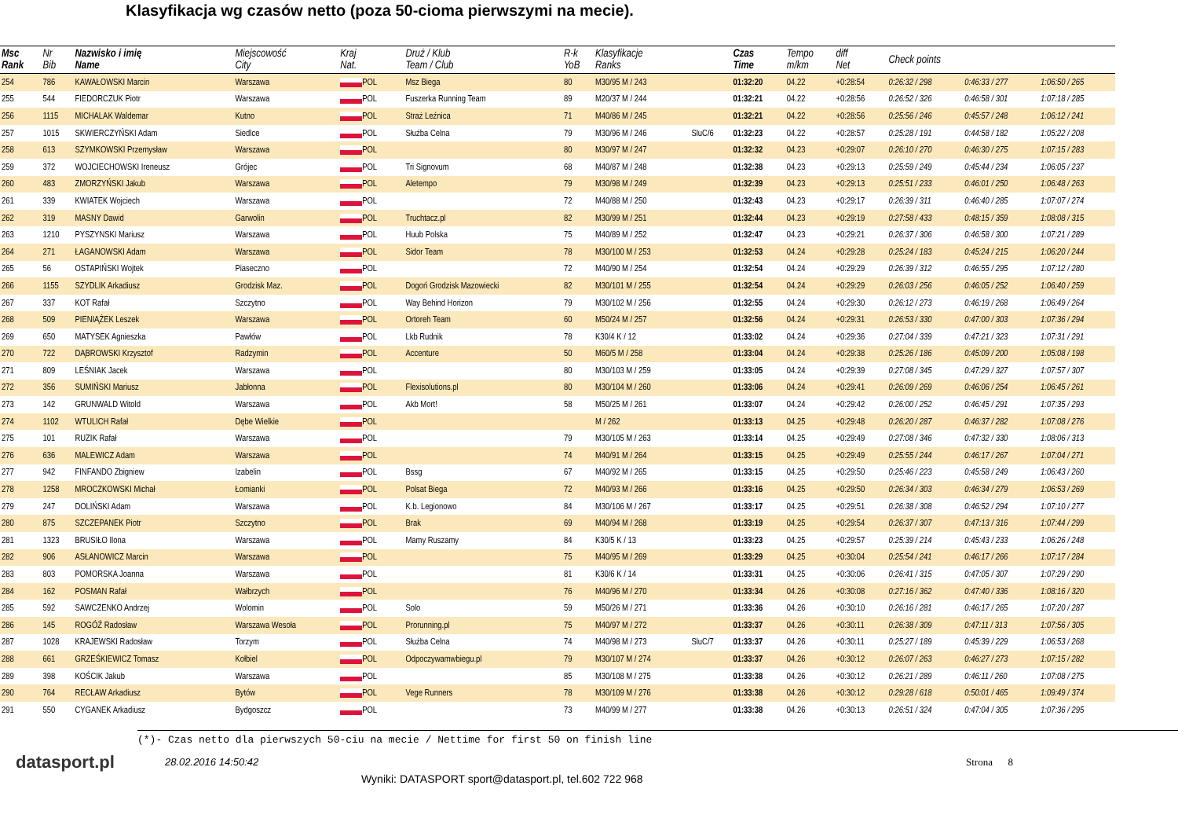Klasyfikacja wg czasów netto (poza 50-cioma pierwszymi na mecie).
| Msc Rank | Nr Bib | Nazwisko i imię Name | Miejscowość City | Kraj Nat. | Druż / Klub Team / Club | R-k YoB | Klasyfikacje Ranks | | Czas Time | Tempo m/km | diff Net | Check points | | |
| --- | --- | --- | --- | --- | --- | --- | --- | --- | --- | --- | --- | --- | --- | --- |
| 254 | 786 | KAWAŁOWSKI Marcin | Warszawa | POL | Msz Biega | 80 | M30/95 M / 243 | | 01:32:20 | 04.22 | +0:28:54 | 0:26:32 / 298 | 0:46:33 / 277 | 1:06:50 / 265 |
| 255 | 544 | FIEDORCZUK Piotr | Warszawa | POL | Fuszerka Running Team | 89 | M20/37 M / 244 | | 01:32:21 | 04.22 | +0:28:56 | 0:26:52 / 326 | 0:46:58 / 301 | 1:07:18 / 285 |
| 256 | 1115 | MICHALAK Waldemar | Kutno | POL | Straż Leźnica | 71 | M40/86 M / 245 | | 01:32:21 | 04.22 | +0:28:56 | 0:25:56 / 246 | 0:45:57 / 248 | 1:06:12 / 241 |
| 257 | 1015 | SKWIERCZYŃSKI Adam | Siedlce | POL | Służba Celna | 79 | M30/96 M / 246 | SluC/6 | 01:32:23 | 04.22 | +0:28:57 | 0:25:28 / 191 | 0:44:58 / 182 | 1:05:22 / 208 |
| 258 | 613 | SZYMKOWSKI Przemysław | Warszawa | POL | | 80 | M30/97 M / 247 | | 01:32:32 | 04.23 | +0:29:07 | 0:26:10 / 270 | 0:46:30 / 275 | 1:07:15 / 283 |
| 259 | 372 | WOJCIECHOWSKI Ireneusz | Grójec | POL | Tri Signovum | 68 | M40/87 M / 248 | | 01:32:38 | 04.23 | +0:29:13 | 0:25:59 / 249 | 0:45:44 / 234 | 1:06:05 / 237 |
| 260 | 483 | ZMORZYŃSKI Jakub | Warszawa | POL | Aletempo | 79 | M30/98 M / 249 | | 01:32:39 | 04.23 | +0:29:13 | 0:25:51 / 233 | 0:46:01 / 250 | 1:06:48 / 263 |
| 261 | 339 | KWIATEK Wojciech | Warszawa | POL | | 72 | M40/88 M / 250 | | 01:32:43 | 04.23 | +0:29:17 | 0:26:39 / 311 | 0:46:40 / 285 | 1:07:07 / 274 |
| 262 | 319 | MASNY Dawid | Garwolin | POL | Truchtacz.pl | 82 | M30/99 M / 251 | | 01:32:44 | 04.23 | +0:29:19 | 0:27:58 / 433 | 0:48:15 / 359 | 1:08:08 / 315 |
| 263 | 1210 | PYSZYNSKI Mariusz | Warszawa | POL | Huub Polska | 75 | M40/89 M / 252 | | 01:32:47 | 04.23 | +0:29:21 | 0:26:37 / 306 | 0:46:58 / 300 | 1:07:21 / 289 |
| 264 | 271 | ŁAGANOWSKI Adam | Warszawa | POL | Sidor Team | 78 | M30/100 M / 253 | | 01:32:53 | 04.24 | +0:29:28 | 0:25:24 / 183 | 0:45:24 / 215 | 1:06:20 / 244 |
| 265 | 56 | OSTAPIŃSKI Wojtek | Piaseczno | POL | | 72 | M40/90 M / 254 | | 01:32:54 | 04.24 | +0:29:29 | 0:26:39 / 312 | 0:46:55 / 295 | 1:07:12 / 280 |
| 266 | 1155 | SZYDLIK Arkadiusz | Grodzisk Maz. | POL | Dogoń Grodzisk Mazowiecki | 82 | M30/101 M / 255 | | 01:32:54 | 04.24 | +0:29:29 | 0:26:03 / 256 | 0:46:05 / 252 | 1:06:40 / 259 |
| 267 | 337 | KOT Rafał | Szczytno | POL | Way Behind Horizon | 79 | M30/102 M / 256 | | 01:32:55 | 04.24 | +0:29:30 | 0:26:12 / 273 | 0:46:19 / 268 | 1:06:49 / 264 |
| 268 | 509 | PIENIĄŻEK Leszek | Warszawa | POL | Ortoreh Team | 60 | M50/24 M / 257 | | 01:32:56 | 04.24 | +0:29:31 | 0:26:53 / 330 | 0:47:00 / 303 | 1:07:36 / 294 |
| 269 | 650 | MATYSEK Agnieszka | Pawłów | POL | Lkb Rudnik | 78 | K30/4 K / 12 | | 01:33:02 | 04.24 | +0:29:36 | 0:27:04 / 339 | 0:47:21 / 323 | 1:07:31 / 291 |
| 270 | 722 | DĄBROWSKI Krzysztof | Radzymin | POL | Accenture | 50 | M60/5 M / 258 | | 01:33:04 | 04.24 | +0:29:38 | 0:25:26 / 186 | 0:45:09 / 200 | 1:05:08 / 198 |
| 271 | 809 | LEŚNIAK Jacek | Warszawa | POL | | 80 | M30/103 M / 259 | | 01:33:05 | 04.24 | +0:29:39 | 0:27:08 / 345 | 0:47:29 / 327 | 1:07:57 / 307 |
| 272 | 356 | SUMIŃSKI Mariusz | Jabłonna | POL | Flexisolutions.pl | 80 | M30/104 M / 260 | | 01:33:06 | 04.24 | +0:29:41 | 0:26:09 / 269 | 0:46:06 / 254 | 1:06:45 / 261 |
| 273 | 142 | GRUNWALD Witold | Warszawa | POL | Akb Mort! | 58 | M50/25 M / 261 | | 01:33:07 | 04.24 | +0:29:42 | 0:26:00 / 252 | 0:46:45 / 291 | 1:07:35 / 293 |
| 274 | 1102 | WTULICH Rafał | Dębe Wielkie | POL | | | M / 262 | | 01:33:13 | 04.25 | +0:29:48 | 0:26:20 / 287 | 0:46:37 / 282 | 1:07:08 / 276 |
| 275 | 101 | RUZIK Rafał | Warszawa | POL | | 79 | M30/105 M / 263 | | 01:33:14 | 04.25 | +0:29:49 | 0:27:08 / 346 | 0:47:32 / 330 | 1:08:06 / 313 |
| 276 | 636 | MALEWICZ Adam | Warszawa | POL | | 74 | M40/91 M / 264 | | 01:33:15 | 04.25 | +0:29:49 | 0:25:55 / 244 | 0:46:17 / 267 | 1:07:04 / 271 |
| 277 | 942 | FINFANDO Zbigniew | Izabelin | POL | Bssg | 67 | M40/92 M / 265 | | 01:33:15 | 04.25 | +0:29:50 | 0:25:46 / 223 | 0:45:58 / 249 | 1:06:43 / 260 |
| 278 | 1258 | MROCZKOWSKI Michał | Łomianki | POL | Polsat Biega | 72 | M40/93 M / 266 | | 01:33:16 | 04.25 | +0:29:50 | 0:26:34 / 303 | 0:46:34 / 279 | 1:06:53 / 269 |
| 279 | 247 | DOLIŃSKI Adam | Warszawa | POL | K.b. Legionowo | 84 | M30/106 M / 267 | | 01:33:17 | 04.25 | +0:29:51 | 0:26:38 / 308 | 0:46:52 / 294 | 1:07:10 / 277 |
| 280 | 875 | SZCZEPANEK Piotr | Szczytno | POL | Brak | 69 | M40/94 M / 268 | | 01:33:19 | 04.25 | +0:29:54 | 0:26:37 / 307 | 0:47:13 / 316 | 1:07:44 / 299 |
| 281 | 1323 | BRUSIŁO Ilona | Warszawa | POL | Mamy Ruszamy | 84 | K30/5 K / 13 | | 01:33:23 | 04.25 | +0:29:57 | 0:25:39 / 214 | 0:45:43 / 233 | 1:06:26 / 248 |
| 282 | 906 | ASŁANOWICZ Marcin | Warszawa | POL | | 75 | M40/95 M / 269 | | 01:33:29 | 04.25 | +0:30:04 | 0:25:54 / 241 | 0:46:17 / 266 | 1:07:17 / 284 |
| 283 | 803 | POMORSKA Joanna | Warszawa | POL | | 81 | K30/6 K / 14 | | 01:33:31 | 04.25 | +0:30:06 | 0:26:41 / 315 | 0:47:05 / 307 | 1:07:29 / 290 |
| 284 | 162 | POSMAN Rafał | Wałbrzych | POL | | 76 | M40/96 M / 270 | | 01:33:34 | 04.26 | +0:30:08 | 0:27:16 / 362 | 0:47:40 / 336 | 1:08:16 / 320 |
| 285 | 592 | SAWCZENKO Andrzej | Wolomin | POL | Solo | 59 | M50/26 M / 271 | | 01:33:36 | 04.26 | +0:30:10 | 0:26:16 / 281 | 0:46:17 / 265 | 1:07:20 / 287 |
| 286 | 145 | ROGÓŻ Radosław | Warszawa Wesoła | POL | Prorunning.pl | 75 | M40/97 M / 272 | | 01:33:37 | 04.26 | +0:30:11 | 0:26:38 / 309 | 0:47:11 / 313 | 1:07:56 / 305 |
| 287 | 1028 | KRAJEWSKI Radosław | Torzym | POL | Służba Celna | 74 | M40/98 M / 273 | SluC/7 | 01:33:37 | 04.26 | +0:30:11 | 0:25:27 / 189 | 0:45:39 / 229 | 1:06:53 / 268 |
| 288 | 661 | GRZEŚKIEWICZ Tomasz | Kołbiel | POL | Odpoczywamwbiegu.pl | 79 | M30/107 M / 274 | | 01:33:37 | 04.26 | +0:30:12 | 0:26:07 / 263 | 0:46:27 / 273 | 1:07:15 / 282 |
| 289 | 398 | KOŚCIK Jakub | Warszawa | POL | | 85 | M30/108 M / 275 | | 01:33:38 | 04.26 | +0:30:12 | 0:26:21 / 289 | 0:46:11 / 260 | 1:07:08 / 275 |
| 290 | 764 | RECŁAW Arkadiusz | Bytów | POL | Vege Runners | 78 | M30/109 M / 276 | | 01:33:38 | 04.26 | +0:30:12 | 0:29:28 / 618 | 0:50:01 / 465 | 1:09:49 / 374 |
| 291 | 550 | CYGANEK Arkadiusz | Bydgoszcz | POL | | 73 | M40/99 M / 277 | | 01:33:38 | 04.26 | +0:30:13 | 0:26:51 / 324 | 0:47:04 / 305 | 1:07:36 / 295 |
(*)- Czas netto dla pierwszych 50-ciu na mecie / Nettime for first 50 on finish line
datasport.pl
28.02.2016 14:50:42 Strona 8
Wyniki: DATASPORT sport@datasport.pl, tel.602 722 968